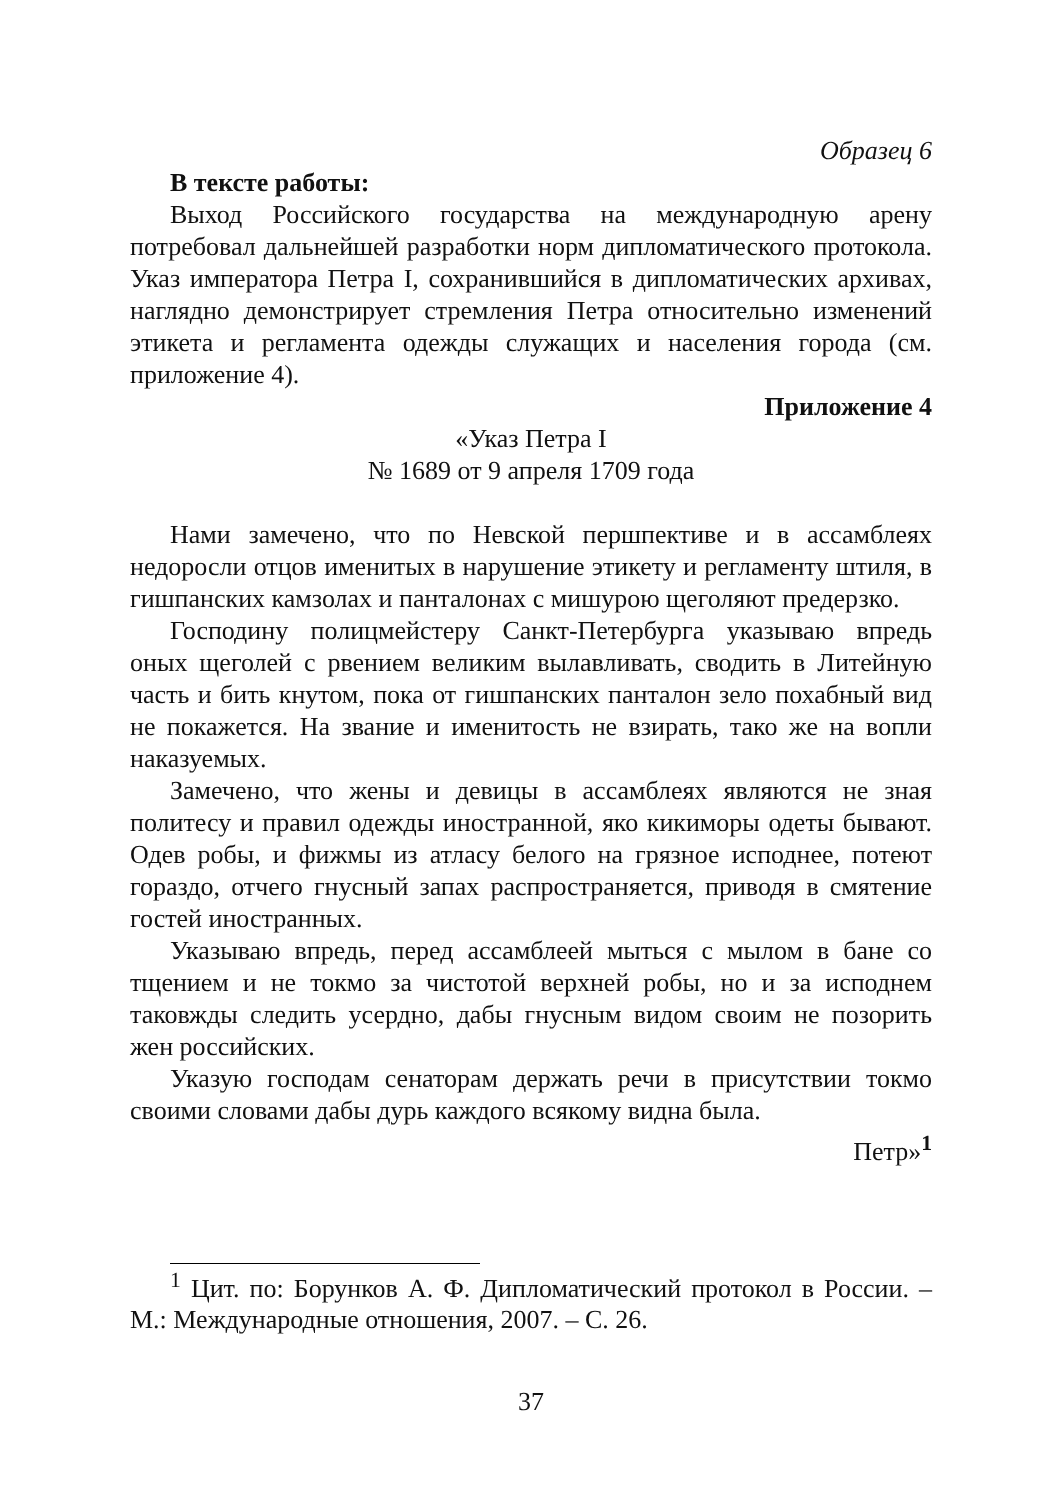Образец 6
В тексте работы:
Выход Российского государства на международную арену потребовал дальнейшей разработки норм дипломатического протокола. Указ императора Петра I, сохранившийся в дипломатических архивах, наглядно демонстрирует стремления Петра относительно изменений этикета и регламента одежды служащих и населения города (см. приложение 4).
Приложение 4
«Указ Петра I
№ 1689 от 9 апреля 1709 года
Нами замечено, что по Невской першпективе и в ассамблеях недоросли отцов именитых в нарушение этикету и регламенту штиля, в гишпанских камзолах и панталонах с мишурою щеголяют предерзко.
Господину полицмейстеру Санкт-Петербурга указываю впредь оных щеголей с рвением великим вылавливать, сводить в Литейную часть и бить кнутом, пока от гишпанских панталон зело похабный вид не покажется. На звание и именитость не взирать, тако же на вопли наказуемых.
Замечено, что жены и девицы в ассамблеях являются не зная политесу и правил одежды иностранной, яко кикиморы одеты бывают. Одев робы, и фижмы из атласу белого на грязное исподнее, потеют гораздо, отчего гнусный запах распространяется, приводя в смятение гостей иностранных.
Указываю впредь, перед ассамблеей мыться с мылом в бане со тщением и не токмо за чистотой верхней робы, но и за исподнем таковжды следить усердно, дабы гнусным видом своим не позорить жен российских.
Указую господам сенаторам держать речи в присутствии токмо своими словами дабы дурь каждого всякому видна была.
Петр»<sup>1</sup>
<sup>1</sup> Цит. по: Борунков А. Ф. Дипломатический протокол в России. – М.: Международные отношения, 2007. – С. 26.
37